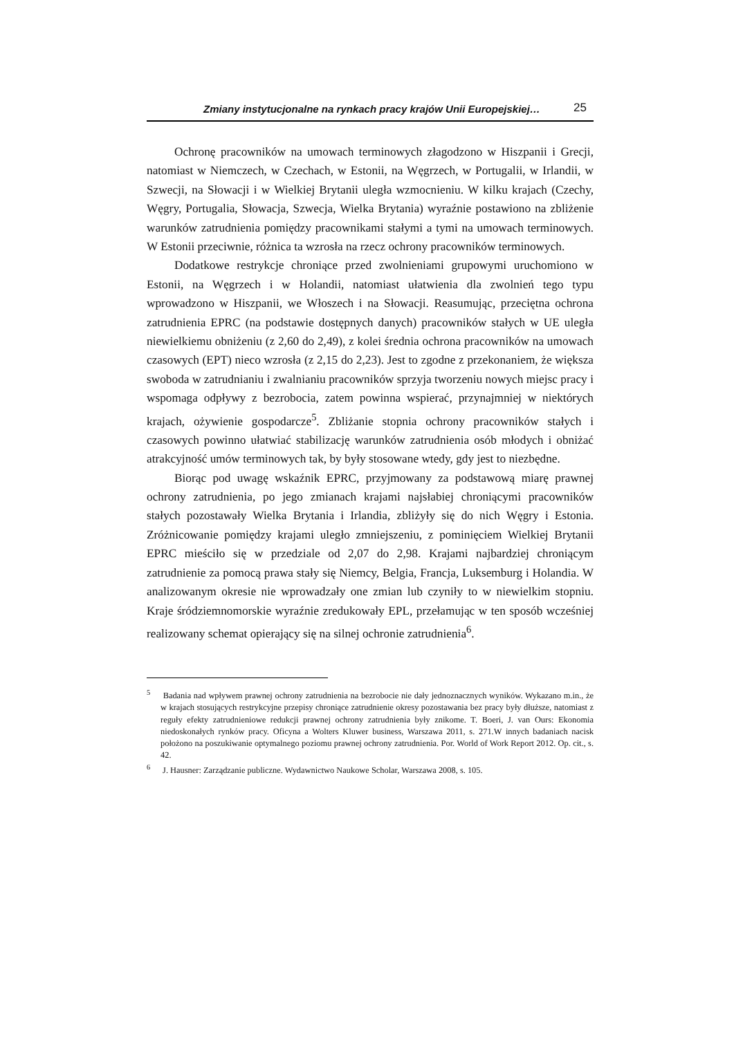Zmiany instytucjonalne na rynkach pracy krajów Unii Europejskiej… 25
Ochronę pracowników na umowach terminowych złagodzono w Hiszpanii i Grecji, natomiast w Niemczech, w Czechach, w Estonii, na Węgrzech, w Portugalii, w Irlandii, w Szwecji, na Słowacji i w Wielkiej Brytanii uległa wzmocnieniu. W kilku krajach (Czechy, Węgry, Portugalia, Słowacja, Szwecja, Wielka Brytania) wyraźnie postawiono na zbliżenie warunków zatrudnienia pomiędzy pracownikami stałymi a tymi na umowach terminowych. W Estonii przeciwnie, różnica ta wzrosła na rzecz ochrony pracowników terminowych.
Dodatkowe restrykcje chroniące przed zwolnieniami grupowymi uruchomiono w Estonii, na Węgrzech i w Holandii, natomiast ułatwienia dla zwolnień tego typu wprowadzono w Hiszpanii, we Włoszech i na Słowacji. Reasumując, przeciętna ochrona zatrudnienia EPRC (na podstawie dostępnych danych) pracowników stałych w UE uległa niewielkiemu obniżeniu (z 2,60 do 2,49), z kolei średnia ochrona pracowników na umowach czasowych (EPT) nieco wzrosła (z 2,15 do 2,23). Jest to zgodne z przekonaniem, że większa swoboda w zatrudnianiu i zwalnianiu pracowników sprzyja tworzeniu nowych miejsc pracy i wspomaga odpływy z bezrobocia, zatem powinna wspierać, przynajmniej w niektórych krajach, ożywienie gospodarcze<sup>5</sup>. Zbliżanie stopnia ochrony pracowników stałych i czasowych powinno ułatwiać stabilizację warunków zatrudnienia osób młodych i obniżać atrakcyjność umów terminowych tak, by były stosowane wtedy, gdy jest to niezbędne.
Biorąc pod uwagę wskaźnik EPRC, przyjmowany za podstawową miarę prawnej ochrony zatrudnienia, po jego zmianach krajami najsłabiej chroniącymi pracowników stałych pozostawały Wielka Brytania i Irlandia, zbliżyły się do nich Węgry i Estonia. Zróżnicowanie pomiędzy krajami uległo zmniejszeniu, z pominięciem Wielkiej Brytanii EPRC mieściło się w przedziale od 2,07 do 2,98. Krajami najbardziej chroniącym zatrudnienie za pomocą prawa stały się Niemcy, Belgia, Francja, Luksemburg i Holandia. W analizowanym okresie nie wprowadzały one zmian lub czyniły to w niewielkim stopniu. Kraje śródziemnomorskie wyraźnie zredukowały EPL, przełamując w ten sposób wcześniej realizowany schemat opierający się na silnej ochronie zatrudnienia<sup>6</sup>.
<sup>5</sup> Badania nad wpływem prawnej ochrony zatrudnienia na bezrobocie nie dały jednoznacznych wyników. Wykazano m.in., że w krajach stosujących restrykcyjne przepisy chroniące zatrudnienie okresy pozostawania bez pracy były dłuższe, natomiast z reguły efekty zatrudnieniowe redukcji prawnej ochrony zatrudnienia były znikome. T. Boeri, J. van Ours: Ekonomia niedoskonałych rynków pracy. Oficyna a Wolters Kluwer business, Warszawa 2011, s. 271.W innych badaniach nacisk położono na poszukiwanie optymalnego poziomu prawnej ochrony zatrudnienia. Por. World of Work Report 2012. Op. cit., s. 42.
<sup>6</sup> J. Hausner: Zarządzanie publiczne. Wydawnictwo Naukowe Scholar, Warszawa 2008, s. 105.